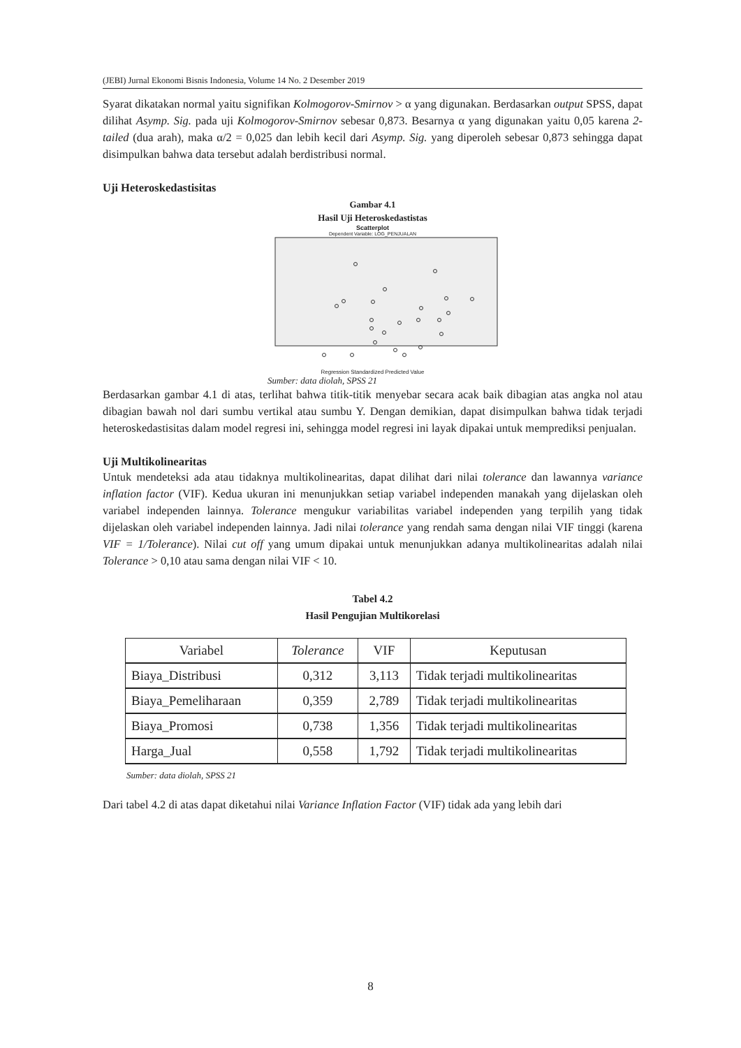(JEBI) Jurnal Ekonomi Bisnis Indonesia, Volume 14 No. 2 Desember 2019
Syarat dikatakan normal yaitu signifikan Kolmogorov-Smirnov > α yang digunakan. Berdasarkan output SPSS, dapat dilihat Asymp. Sig. pada uji Kolmogorov-Smirnov sebesar 0,873. Besarnya α yang digunakan yaitu 0,05 karena 2-tailed (dua arah), maka α/2 = 0,025 dan lebih kecil dari Asymp. Sig. yang diperoleh sebesar 0,873 sehingga dapat disimpulkan bahwa data tersebut adalah berdistribusi normal.
Uji Heteroskedastisitas
Gambar 4.1
Hasil Uji Heteroskedastistas
Scatterplot
Dependent Variable: LOG_PENJUALAN
Regression Standardized Predicted Value
Sumber: data diolah, SPSS 21
Berdasarkan gambar 4.1 di atas, terlihat bahwa titik-titik menyebar secara acak baik dibagian atas angka nol atau dibagian bawah nol dari sumbu vertikal atau sumbu Y. Dengan demikian, dapat disimpulkan bahwa tidak terjadi heteroskedastisitas dalam model regresi ini, sehingga model regresi ini layak dipakai untuk memprediksi penjualan.
Uji Multikolinearitas
Untuk mendeteksi ada atau tidaknya multikolinearitas, dapat dilihat dari nilai tolerance dan lawannya variance inflation factor (VIF). Kedua ukuran ini menunjukkan setiap variabel independen manakah yang dijelaskan oleh variabel independen lainnya. Tolerance mengukur variabilitas variabel independen yang terpilih yang tidak dijelaskan oleh variabel independen lainnya. Jadi nilai tolerance yang rendah sama dengan nilai VIF tinggi (karena VIF = 1/Tolerance). Nilai cut off yang umum dipakai untuk menunjukkan adanya multikolinearitas adalah nilai Tolerance > 0,10 atau sama dengan nilai VIF < 10.
Tabel 4.2
Hasil Pengujian Multikorelasi
| Variabel | Tolerance | VIF | Keputusan |
| --- | --- | --- | --- |
| Biaya_Distribusi | 0,312 | 3,113 | Tidak terjadi multikolinearitas |
| Biaya_Pemeliharaan | 0,359 | 2,789 | Tidak terjadi multikolinearitas |
| Biaya_Promosi | 0,738 | 1,356 | Tidak terjadi multikolinearitas |
| Harga_Jual | 0,558 | 1,792 | Tidak terjadi multikolinearitas |
Sumber: data diolah, SPSS 21
Dari tabel 4.2 di atas dapat diketahui nilai Variance Inflation Factor (VIF) tidak ada yang lebih dari
8